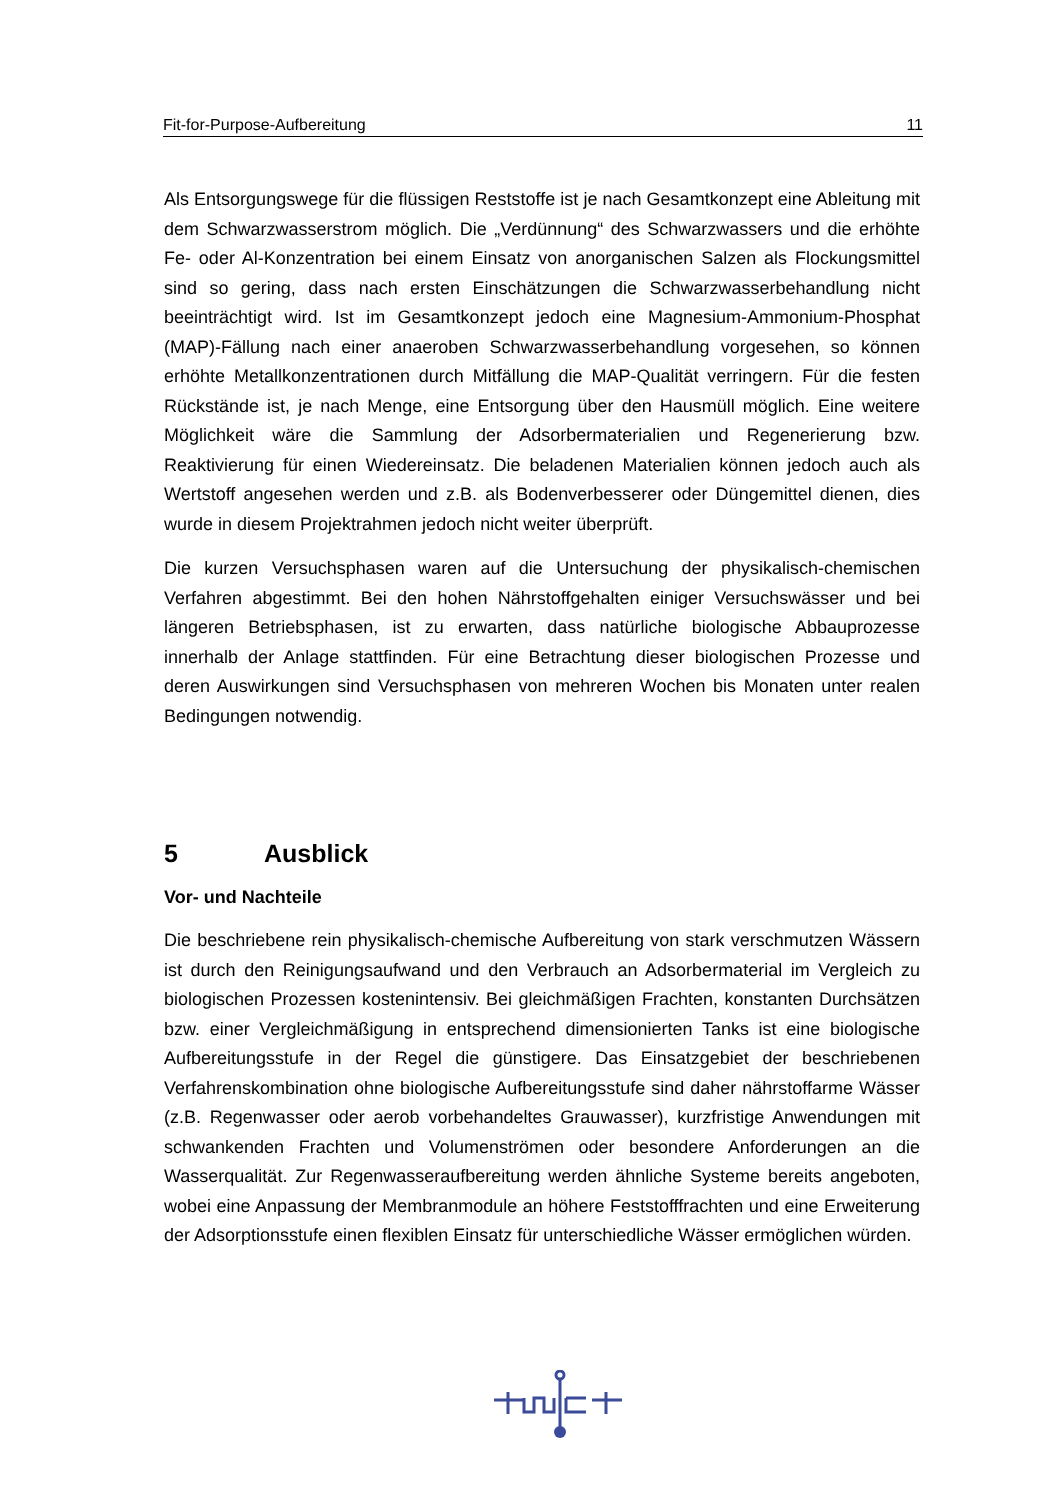Fit-for-Purpose-Aufbereitung 11
Als Entsorgungswege für die flüssigen Reststoffe ist je nach Gesamtkonzept eine Ableitung mit dem Schwarzwasserstrom möglich. Die „Verdünnung“ des Schwarzwassers und die erhöhte Fe- oder Al-Konzentration bei einem Einsatz von anorganischen Salzen als Flockungsmittel sind so gering, dass nach ersten Einschätzungen die Schwarzwasserbehandlung nicht beeinträchtigt wird. Ist im Gesamtkonzept jedoch eine Magnesium-Ammonium-Phosphat (MAP)-Fällung nach einer anaeroben Schwarzwasserbehandlung vorgesehen, so können erhöhte Metallkonzentrationen durch Mitfällung die MAP-Qualität verringern. Für die festen Rückstände ist, je nach Menge, eine Entsorgung über den Hausmüll möglich. Eine weitere Möglichkeit wäre die Sammlung der Adsorbermaterialien und Regenerierung bzw. Reaktivierung für einen Wiedereinsatz. Die beladenen Materialien können jedoch auch als Wertstoff angesehen werden und z.B. als Bodenverbesserer oder Düngemittel dienen, dies wurde in diesem Projektrahmen jedoch nicht weiter überprüft.
Die kurzen Versuchsphasen waren auf die Untersuchung der physikalisch-chemischen Verfahren abgestimmt. Bei den hohen Nährstoffgehalten einiger Versuchswässer und bei längeren Betriebsphasen, ist zu erwarten, dass natürliche biologische Abbauprozesse innerhalb der Anlage stattfinden. Für eine Betrachtung dieser biologischen Prozesse und deren Auswirkungen sind Versuchsphasen von mehreren Wochen bis Monaten unter realen Bedingungen notwendig.
5 Ausblick
Vor- und Nachteile
Die beschriebene rein physikalisch-chemische Aufbereitung von stark verschmutzen Wässern ist durch den Reinigungsaufwand und den Verbrauch an Adsorbermaterial im Vergleich zu biologischen Prozessen kostenintensiv. Bei gleichmäßigen Frachten, konstanten Durchsätzen bzw. einer Vergleichmäßigung in entsprechend dimensionierten Tanks ist eine biologische Aufbereitungsstufe in der Regel die günstigere. Das Einsatzgebiet der beschriebenen Verfahrenskombination ohne biologische Aufbereitungsstufe sind daher nährstoffarme Wässer (z.B. Regenwasser oder aerob vorbehandeltes Grauwasser), kurzfristige Anwendungen mit schwankenden Frachten und Volumenströmen oder besondere Anforderungen an die Wasserqualität. Zur Regenwasseraufbereitung werden ähnliche Systeme bereits angeboten, wobei eine Anpassung der Membranmodule an höhere Feststofffrachten und eine Erweiterung der Adsorptionsstufe einen flexiblen Einsatz für unterschiedliche Wässer ermöglichen würden.